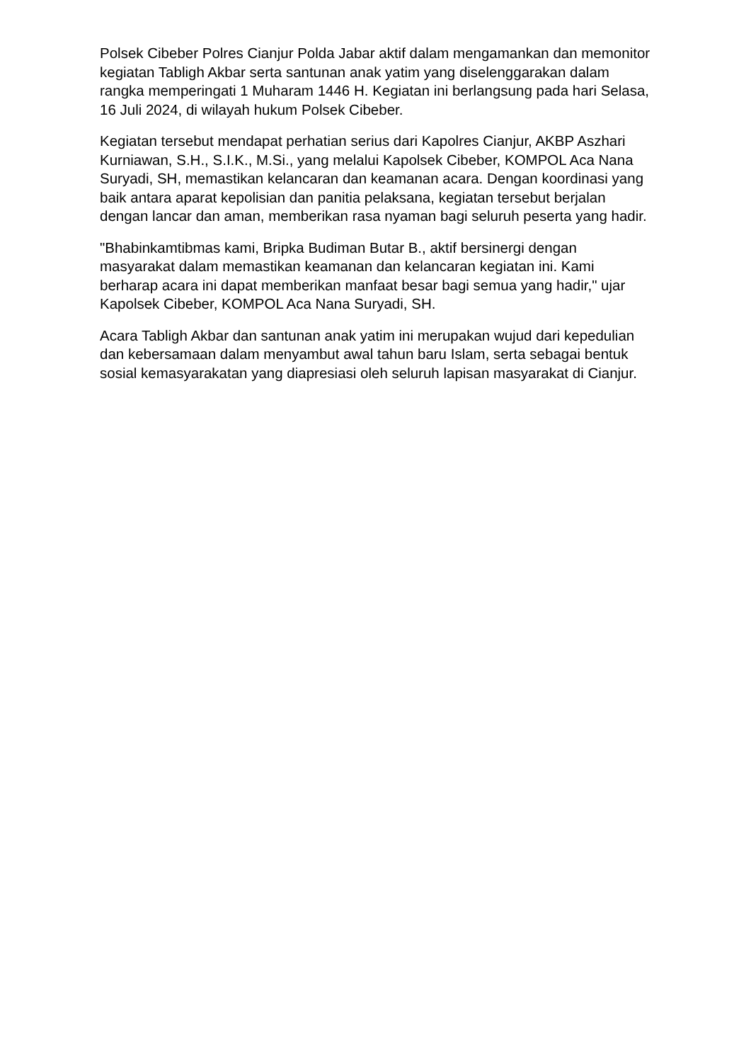Polsek Cibeber Polres Cianjur Polda Jabar aktif dalam mengamankan dan memonitor kegiatan Tabligh Akbar serta santunan anak yatim yang diselenggarakan dalam rangka memperingati 1 Muharam 1446 H. Kegiatan ini berlangsung pada hari Selasa, 16 Juli 2024, di wilayah hukum Polsek Cibeber.
Kegiatan tersebut mendapat perhatian serius dari Kapolres Cianjur, AKBP Aszhari Kurniawan, S.H., S.I.K., M.Si., yang melalui Kapolsek Cibeber, KOMPOL Aca Nana Suryadi, SH, memastikan kelancaran dan keamanan acara. Dengan koordinasi yang baik antara aparat kepolisian dan panitia pelaksana, kegiatan tersebut berjalan dengan lancar dan aman, memberikan rasa nyaman bagi seluruh peserta yang hadir.
"Bhabinkamtibmas kami, Bripka Budiman Butar B., aktif bersinergi dengan masyarakat dalam memastikan keamanan dan kelancaran kegiatan ini. Kami berharap acara ini dapat memberikan manfaat besar bagi semua yang hadir," ujar Kapolsek Cibeber, KOMPOL Aca Nana Suryadi, SH.
Acara Tabligh Akbar dan santunan anak yatim ini merupakan wujud dari kepedulian dan kebersamaan dalam menyambut awal tahun baru Islam, serta sebagai bentuk sosial kemasyarakatan yang diapresiasi oleh seluruh lapisan masyarakat di Cianjur.